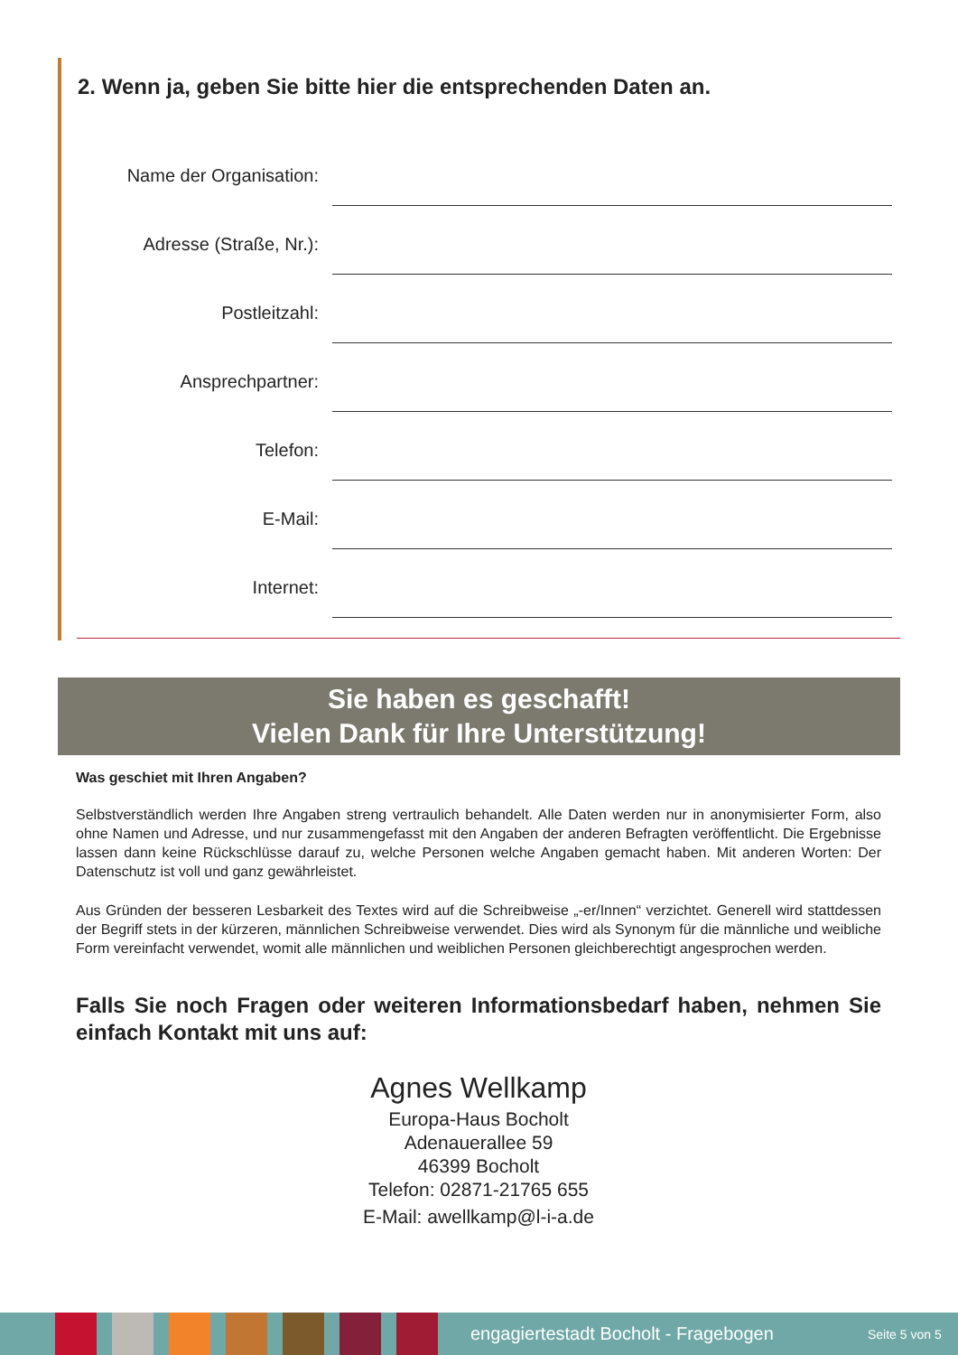2. Wenn ja, geben Sie bitte hier die entsprechenden Daten an.
Name der Organisation:
Adresse (Straße, Nr.):
Postleitzahl:
Ansprechpartner:
Telefon:
E-Mail:
Internet:
Sie haben es geschafft!
Vielen Dank für Ihre Unterstützung!
Was geschiet mit Ihren Angaben?
Selbstverständlich werden Ihre Angaben streng vertraulich behandelt. Alle Daten werden nur in anonymisierter Form, also ohne Namen und Adresse, und nur zusammengefasst mit den Angaben der anderen Befragten veröffentlicht. Die Ergebnisse lassen dann keine Rückschlüsse darauf zu, welche Personen welche Angaben gemacht haben. Mit anderen Worten: Der Datenschutz ist voll und ganz gewährleistet.
Aus Gründen der besseren Lesbarkeit des Textes wird auf die Schreibweise „-er/Innen“ verzichtet. Generell wird stattdessen der Begriff stets in der kürzeren, männlichen Schreibweise verwendet. Dies wird als Synonym für die männliche und weibliche Form vereinfacht verwendet, womit alle männlichen und weiblichen Personen gleichberechtigt angesprochen werden.
Falls Sie noch Fragen oder weiteren Informationsbedarf haben, nehmen Sie einfach Kontakt mit uns auf:
Agnes Wellkamp
Europa-Haus Bocholt
Adenauerallee 59
46399 Bocholt
Telefon: 02871-21765 655
E-Mail: awellkamp@l-i-a.de
engagiertestadt Bocholt - Fragebogen
Seite 5 von 5